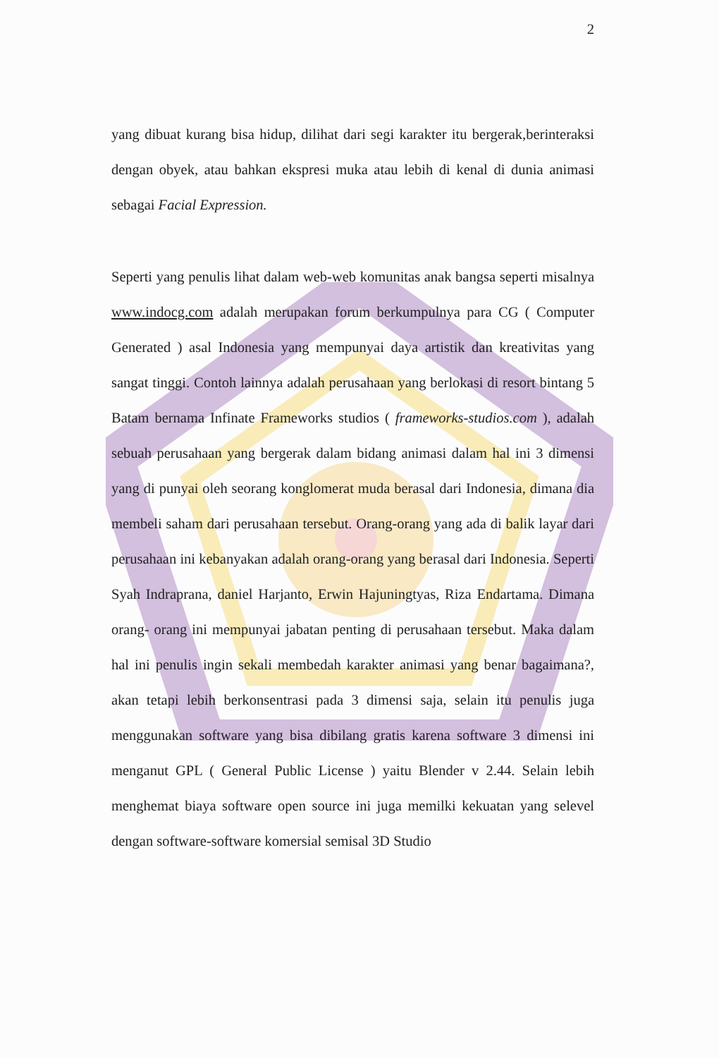2
yang dibuat kurang bisa hidup, dilihat dari segi karakter itu bergerak,berinteraksi dengan obyek, atau bahkan ekspresi muka atau lebih di kenal di dunia animasi sebagai Facial Expression.
Seperti yang penulis lihat dalam web-web komunitas anak bangsa seperti misalnya www.indocg.com adalah merupakan forum berkumpulnya para CG ( Computer Generated ) asal Indonesia yang mempunyai daya artistik dan kreativitas yang sangat tinggi. Contoh lainnya adalah perusahaan yang berlokasi di resort bintang 5 Batam bernama Infinate Frameworks studios ( frameworks-studios.com ), adalah sebuah perusahaan yang bergerak dalam bidang animasi dalam hal ini 3 dimensi yang di punyai oleh seorang konglomerat muda berasal dari Indonesia, dimana dia membeli saham dari perusahaan tersebut. Orang-orang yang ada di balik layar dari perusahaan ini kebanyakan adalah orang-orang yang berasal dari Indonesia. Seperti Syah Indraprana, daniel Harjanto, Erwin Hajuningtyas, Riza Endartama. Dimana orang- orang ini mempunyai jabatan penting di perusahaan tersebut. Maka dalam hal ini penulis ingin sekali membedah karakter animasi yang benar bagaimana?, akan tetapi lebih berkonsentrasi pada 3 dimensi saja, selain itu penulis juga menggunakan software yang bisa dibilang gratis karena software 3 dimensi ini menganut GPL ( General Public License ) yaitu Blender v 2.44. Selain lebih menghemat biaya software open source ini juga memilki kekuatan yang selevel dengan software-software komersial semisal 3D Studio